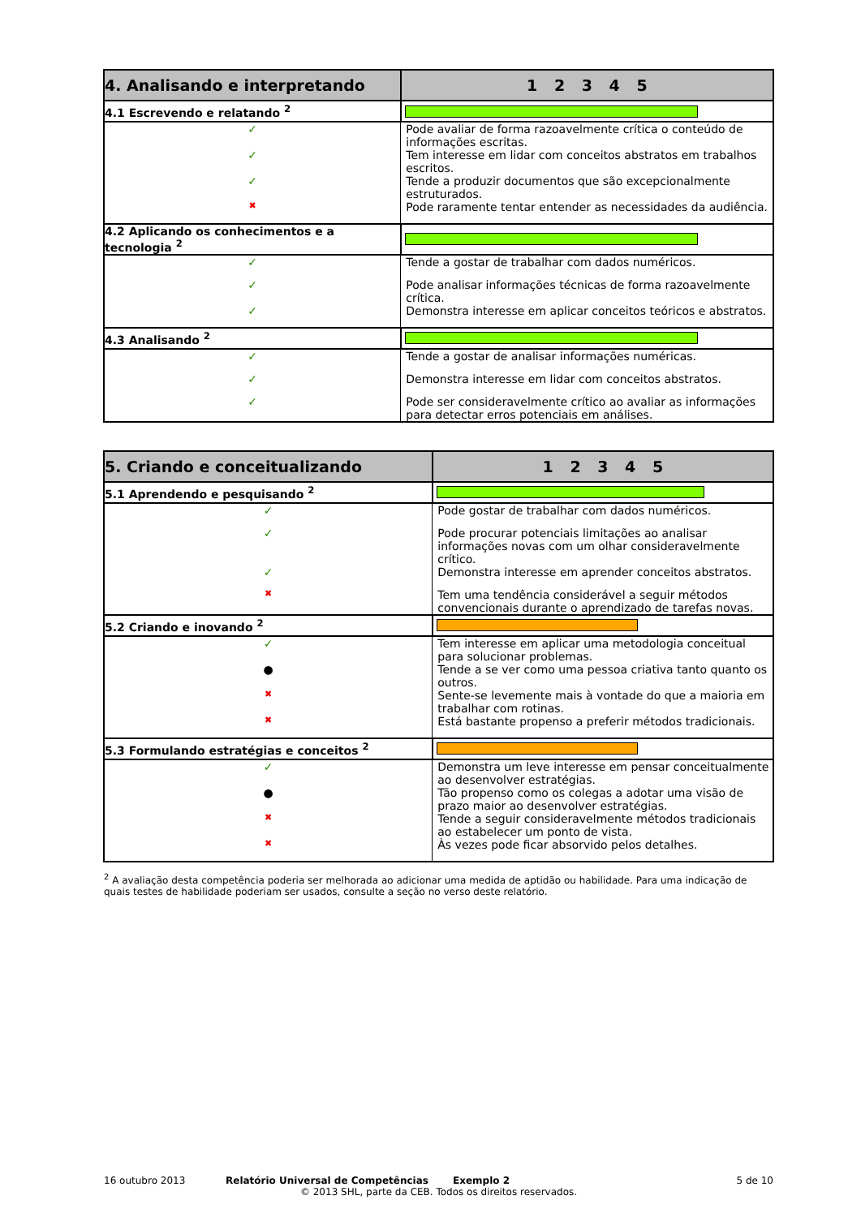| 4. Analisando e interpretando | 1 2 3 4 5 |
| --- | --- |
| 4.1 Escrevendo e relatando <sup>2</sup> | |
| ✓ | Pode avaliar de forma razoavelmente crítica o conteúdo de informações escritas. |
| ✓ | Tem interesse em lidar com conceitos abstratos em trabalhos escritos. |
| ✓ | Tende a produzir documentos que são excepcionalmente estruturados. |
| ✖ | Pode raramente tentar entender as necessidades da audiência. |
| 4.2 Aplicando os conhecimentos e a tecnologia <sup>2</sup> | |
| ✓ | Tende a gostar de trabalhar com dados numéricos. |
| ✓ | Pode analisar informações técnicas de forma razoavelmente crítica. |
| ✓ | Demonstra interesse em aplicar conceitos teóricos e abstratos. |
| 4.3 Analisando <sup>2</sup> | |
| ✓ | Tende a gostar de analisar informações numéricas. |
| ✓ | Demonstra interesse em lidar com conceitos abstratos. |
| ✓ | Pode ser consideravelmente crítico ao avaliar as informações para detectar erros potenciais em análises. |
| 5. Criando e conceitualizando | 1 2 3 4 5 |
| --- | --- |
| 5.1 Aprendendo e pesquisando <sup>2</sup> | |
| ✓ | Pode gostar de trabalhar com dados numéricos. |
| ✓ | Pode procurar potenciais limitações ao analisar informações novas com um olhar consideravelmente crítico. |
| ✓ | Demonstra interesse em aprender conceitos abstratos. |
| ✖ | Tem uma tendência considerável a seguir métodos convencionais durante o aprendizado de tarefas novas. |
| 5.2 Criando e inovando <sup>2</sup> | |
| ✓ | Tem interesse em aplicar uma metodologia conceitual para solucionar problemas. |
| ● | Tende a se ver como uma pessoa criativa tanto quanto os outros. |
| ✖ | Sente-se levemente mais à vontade do que a maioria em trabalhar com rotinas. |
| ✖ | Está bastante propenso a preferir métodos tradicionais. |
| 5.3 Formulando estratégias e conceitos <sup>2</sup> | |
| ✓ | Demonstra um leve interesse em pensar conceitualmente ao desenvolver estratégias. |
| ● | Tão propenso como os colegas a adotar uma visão de prazo maior ao desenvolver estratégias. |
| ✖ | Tende a seguir consideravelmente métodos tradicionais ao estabelecer um ponto de vista. |
| ✖ | Às vezes pode ficar absorvido pelos detalhes. |
<sup>2</sup> A avaliação desta competência poderia ser melhorada ao adicionar uma medida de aptidão ou habilidade. Para uma indicação de quais testes de habilidade poderiam ser usados, consulte a seção no verso deste relatório.
16 outubro 2013 Relatório Universal de Competências Exemplo 2 5 de 10
© 2013 SHL, parte da CEB. Todos os direitos reservados.